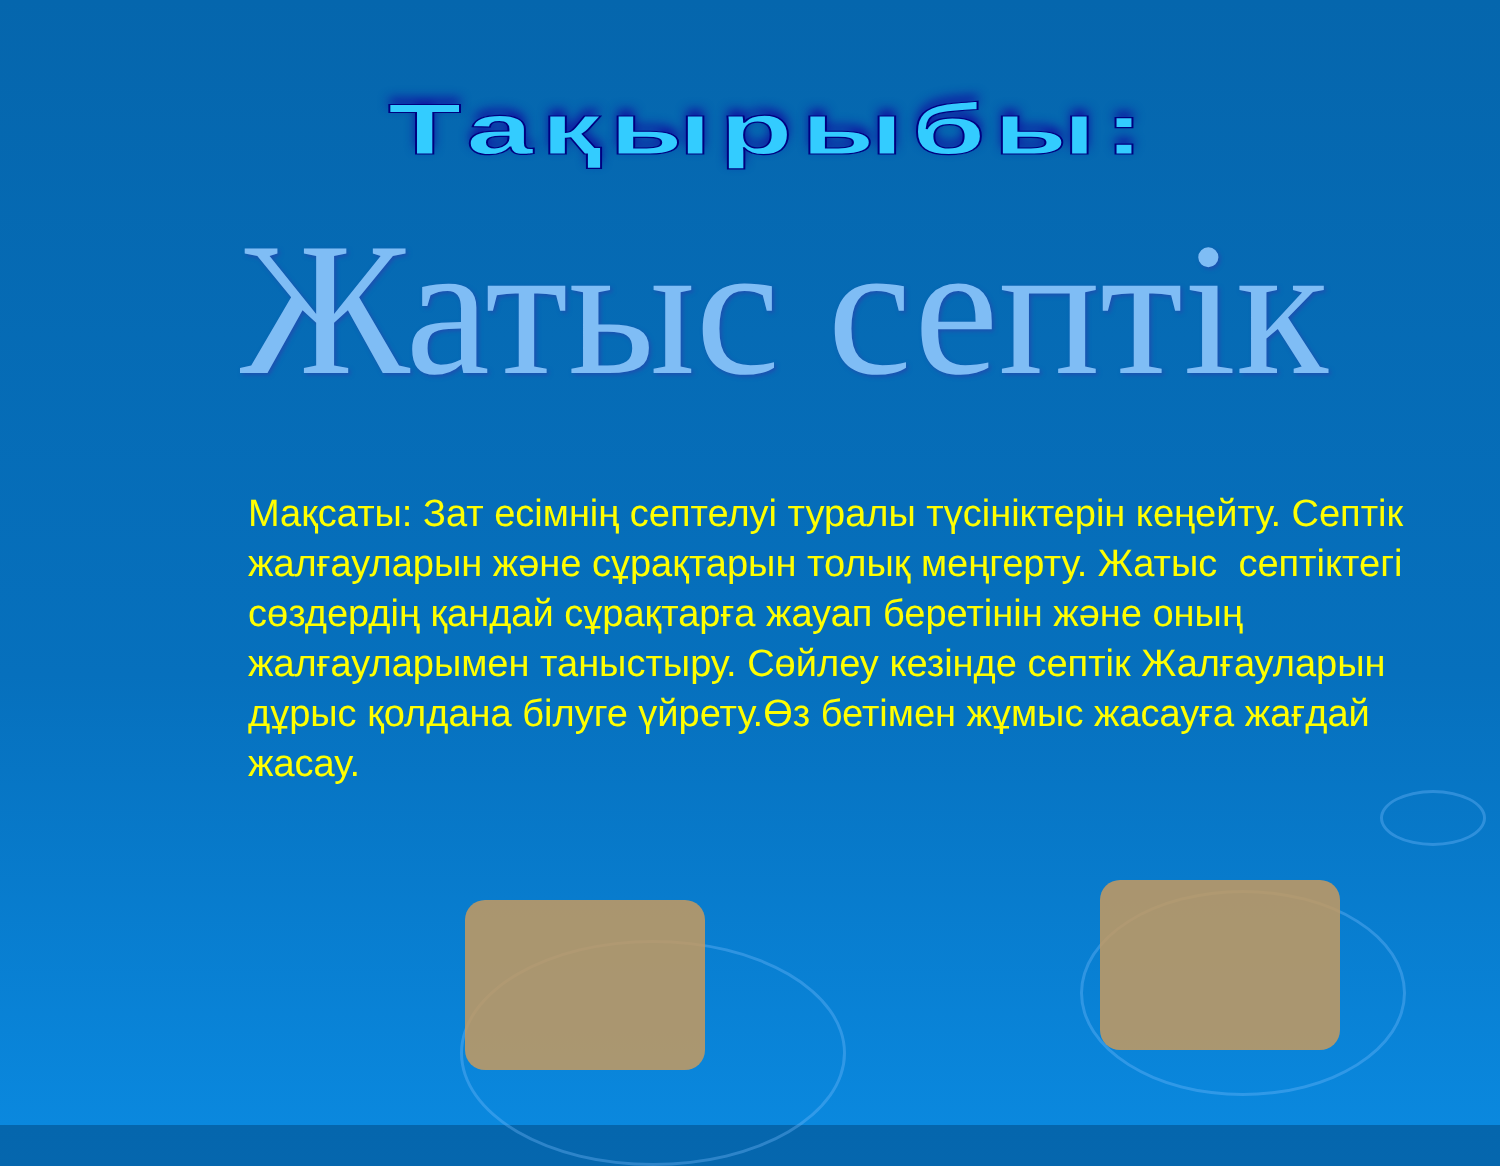Тақырыбы:
Жатыс септік
Мақсаты: Зат есімнің септелуі туралы түсініктерін кеңейту. Септік жалғауларын және сұрақтарын толық меңгерту. Жатыс септіктегі сөздердің қандай сұрақтарға жауап беретінін және оның жалғауларымен таныстыру. Сөйлеу кезінде септік Жалғауларын дұрыс қолдана білуге үйрету.Өз бетімен жұмыс жасауға жағдай жасау.